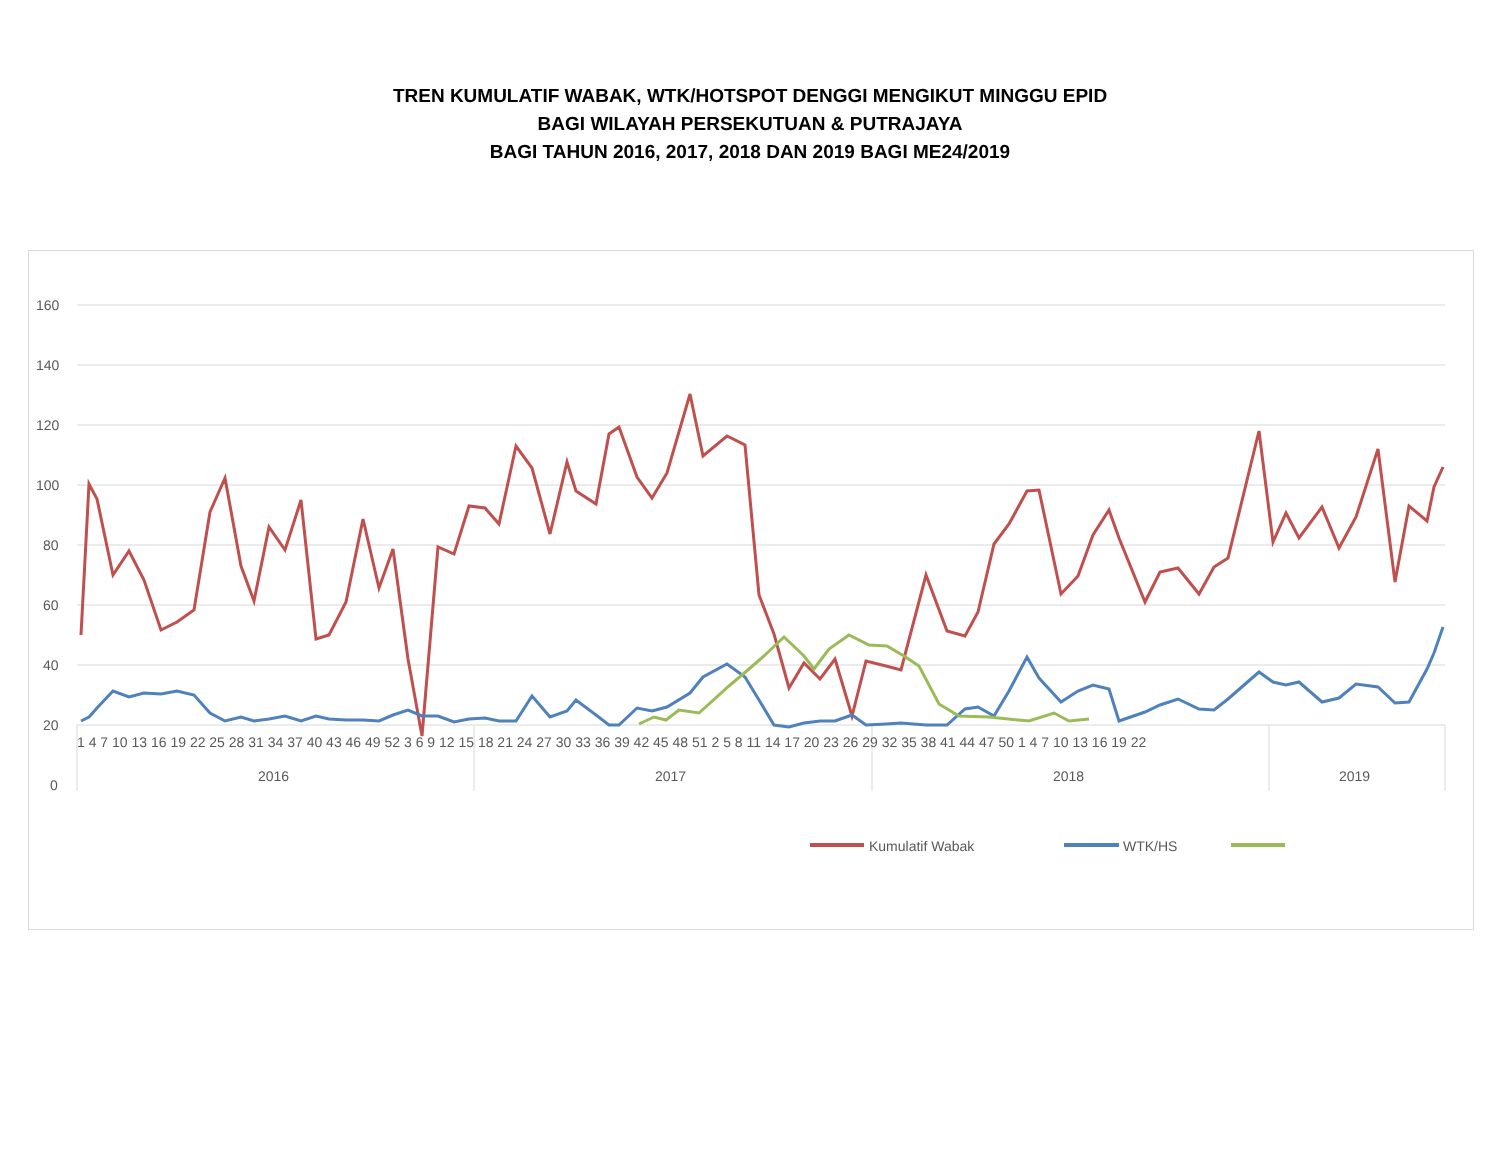TREN KUMULATIF WABAK, WTK/HOTSPOT DENGGI MENGIKUT MINGGU EPID
BAGI WILAYAH PERSEKUTUAN & PUTRAJAYA
BAGI TAHUN 2016, 2017, 2018 DAN 2019 BAGI ME24/2019
160
140
120
100
80
60
40
20
0
1 4 7 10 13 16 19 22 25 28 31 34 37 40 43 46 49 52 3 6 9 12 15 18 21 24 27 30 33 36 39 42 45 48 51 2 5 8 11 14 17 20 23 26 29 32 35 38 41 44 47 50 1 4 7 10 13 16 19 22
2016
2017
2018
2019
Kumulatif Wabak
WTK/HS